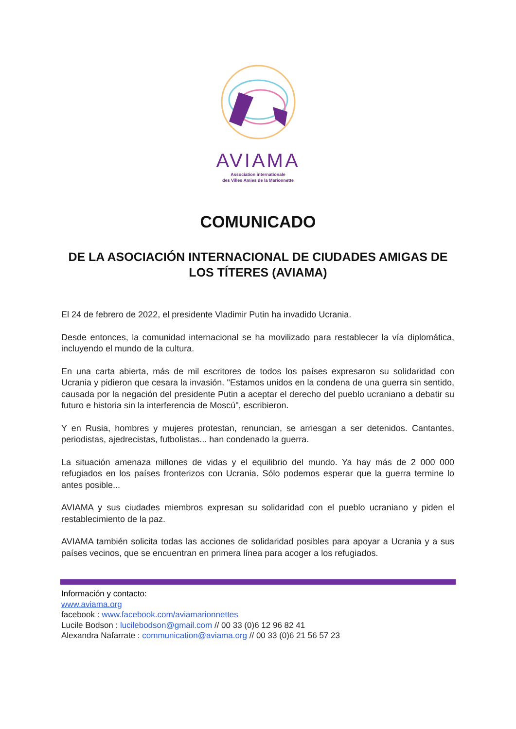AVIAMA
Association internationale
des Villes Amies de la Marionnette
COMUNICADO
DE LA ASOCIACIÓN INTERNACIONAL DE CIUDADES AMIGAS DE LOS TÍTERES (AVIAMA)
El 24 de febrero de 2022, el presidente Vladimir Putin ha invadido Ucrania.
Desde entonces, la comunidad internacional se ha movilizado para restablecer la vía diplomática, incluyendo el mundo de la cultura.
En una carta abierta, más de mil escritores de todos los países expresaron su solidaridad con Ucrania y pidieron que cesara la invasión. "Estamos unidos en la condena de una guerra sin sentido, causada por la negación del presidente Putin a aceptar el derecho del pueblo ucraniano a debatir su futuro e historia sin la interferencia de Moscú", escribieron.
Y en Rusia, hombres y mujeres protestan, renuncian, se arriesgan a ser detenidos. Cantantes, periodistas, ajedrecistas, futbolistas... han condenado la guerra.
La situación amenaza millones de vidas y el equilibrio del mundo. Ya hay más de 2 000 000 refugiados en los países fronterizos con Ucrania. Sólo podemos esperar que la guerra termine lo antes posible...
AVIAMA y sus ciudades miembros expresan su solidaridad con el pueblo ucraniano y piden el restablecimiento de la paz.
AVIAMA también solicita todas las acciones de solidaridad posibles para apoyar a Ucrania y a sus países vecinos, que se encuentran en primera línea para acoger a los refugiados.
Información y contacto:
www.aviama.org
facebook : www.facebook.com/aviamarionnettes
Lucile Bodson : lucilebodson@gmail.com // 00 33 (0)6 12 96 82 41
Alexandra Nafarrate : communication@aviama.org // 00 33 (0)6 21 56 57 23